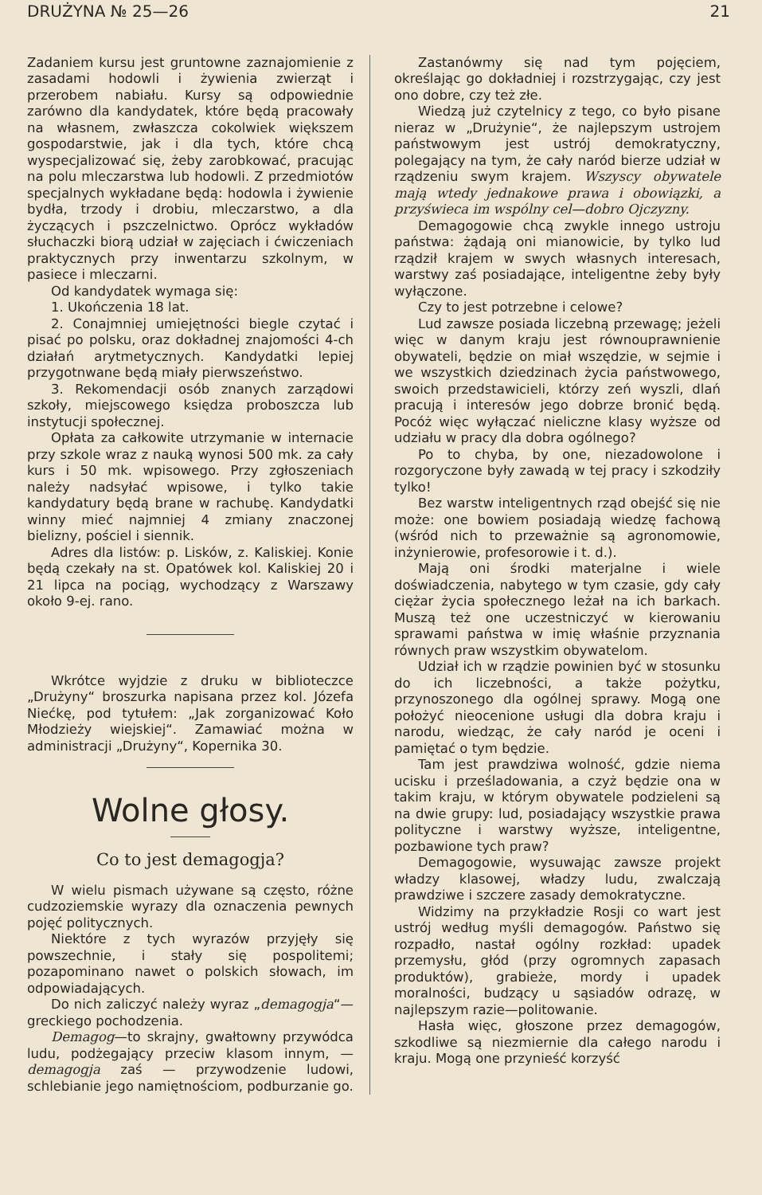DRUŻYNA № 25—26 21
Zadaniem kursu jest gruntowne zaznajomienie z zasadami hodowli i żywienia zwierząt i przerobem nabiału. Kursy są odpowiednie zarówno dla kandydatek, które będą pracowały na własnem, zwłaszcza cokolwiek większem gospodarstwie, jak i dla tych, które chcą wyspecjalizować się, żeby zarobkować, pracując na polu mleczarstwa lub hodowli. Z przedmiotów specjalnych wykładane będą: hodowla i żywienie bydła, trzody i drobiu, mleczarstwo, a dla życzących i pszczelnictwo. Oprócz wykładów słuchaczki biorą udział w zajęciach i ćwiczeniach praktycznych przy inwentarzu szkolnym, w pasiece i mleczarni.
Od kandydatek wymaga się:
1. Ukończenia 18 lat.
2. Conajmniej umiejętności biegle czytać i pisać po polsku, oraz dokładnej znajomości 4-ch działań arytmetycznych. Kandydatki lepiej przygotnwane będą miały pierwszeństwo.
3. Rekomendacji osób znanych zarządowi szkoły, miejscowego księdza proboszcza lub instytucji społecznej.
Opłata za całkowite utrzymanie w internacie przy szkole wraz z nauką wynosi 500 mk. za cały kurs i 50 mk. wpisowego. Przy zgłoszeniach należy nadsyłać wpisowe, i tylko takie kandydatury będą brane w rachubę. Kandydatki winny mieć najmniej 4 zmiany znaczonej bielizny, pościel i siennik.
Adres dla listów: p. Lisków, z. Kaliskiej. Konie będą czekały na st. Opatówek kol. Kaliskiej 20 i 21 lipca na pociąg, wychodzący z Warszawy około 9-ej. rano.
Wkrótce wyjdzie z druku w biblioteczce „Drużyny“ broszurka napisana przez kol. Józefa Niećkę, pod tytułem: „Jak zorganizować Koło Młodzieży wiejskiej“. Zamawiać można w administracji „Drużyny“, Kopernika 30.
Wolne głosy.
Co to jest demagogja?
W wielu pismach używane są często, różne cudzoziemskie wyrazy dla oznaczenia pewnych pojęć politycznych.
Niektóre z tych wyrazów przyjęły się powszechnie, i stały się pospolitemi; pozapominano nawet o polskich słowach, im odpowiadających.
Do nich zaliczyć należy wyraz „demagogja“—greckiego pochodzenia.
Demagog—to skrajny, gwałtowny przywódca ludu, podżegający przeciw klasom innym, — demagogja zaś — przywodzenie ludowi, schlebianie jego namiętnościom, podburzanie go.
Zastanówmy się nad tym pojęciem, określając go dokładniej i rozstrzygając, czy jest ono dobre, czy też złe.
Wiedzą już czytelnicy z tego, co było pisane nieraz w „Drużynie“, że najlepszym ustrojem państwowym jest ustrój demokratyczny, polegający na tym, że cały naród bierze udział w rządzeniu swym krajem. Wszyscy obywatele mają wtedy jednakowe prawa i obowiązki, a przyświeca im wspólny cel—dobro Ojczyzny.
Demagogowie chcą zwykle innego ustroju państwa: żądają oni mianowicie, by tylko lud rządził krajem w swych własnych interesach, warstwy zaś posiadające, inteligentne żeby były wyłączone.
Czy to jest potrzebne i celowe?
Lud zawsze posiada liczebną przewagę; jeżeli więc w danym kraju jest równouprawnienie obywateli, będzie on miał wszędzie, w sejmie i we wszystkich dziedzinach życia państwowego, swoich przedstawicieli, którzy zeń wyszli, dlań pracują i interesów jego dobrze bronić będą. Pocóż więc wyłączać nieliczne klasy wyższe od udziału w pracy dla dobra ogólnego?
Po to chyba, by one, niezadowolone i rozgoryczone były zawadą w tej pracy i szkodziły tylko!
Bez warstw inteligentnych rząd obejść się nie może: one bowiem posiadają wiedzę fachową (wśród nich to przeważnie są agronomowie, inżynierowie, profesorowie i t. d.).
Mają oni środki materjalne i wiele doświadczenia, nabytego w tym czasie, gdy cały ciężar życia społecznego leżał na ich barkach. Muszą też one uczestniczyć w kierowaniu sprawami państwa w imię właśnie przyznania równych praw wszystkim obywatelom.
Udział ich w rządzie powinien być w stosunku do ich liczebności, a także pożytku, przynoszonego dla ogólnej sprawy. Mogą one położyć nieocenione usługi dla dobra kraju i narodu, wiedząc, że cały naród je oceni i pamiętać o tym będzie.
Tam jest prawdziwa wolność, gdzie niema ucisku i prześladowania, a czyż będzie ona w takim kraju, w którym obywatele podzieleni są na dwie grupy: lud, posiadający wszystkie prawa polityczne i warstwy wyższe, inteligentne, pozbawione tych praw?
Demagogowie, wysuwając zawsze projekt władzy klasowej, władzy ludu, zwalczają prawdziwe i szczere zasady demokratyczne.
Widzimy na przykładzie Rosji co wart jest ustrój według myśli demagogów. Państwo się rozpadło, nastał ogólny rozkład: upadek przemysłu, głód (przy ogromnych zapasach produktów), grabieże, mordy i upadek moralności, budzący u sąsiadów odrazę, w najlepszym razie—politowanie.
Hasła więc, głoszone przez demagogów, szkodliwe są niezmiernie dla całego narodu i kraju. Mogą one przynieść korzyść